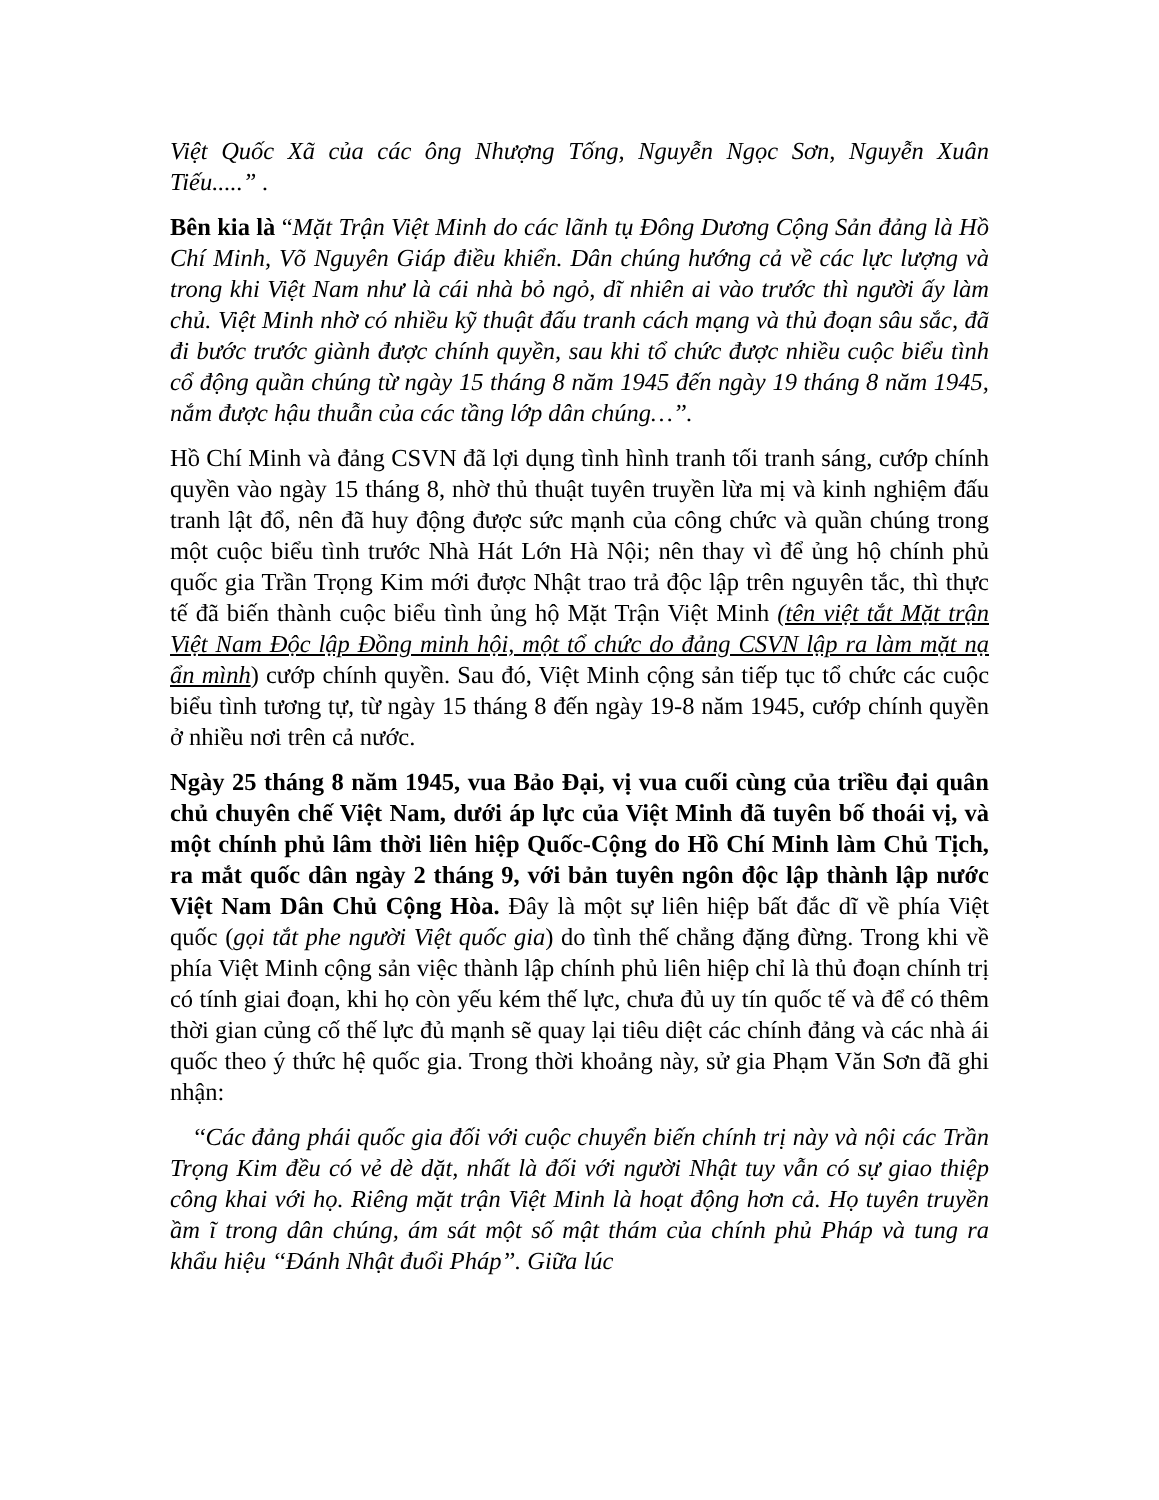Việt Quốc Xã của các ông Nhượng Tống, Nguyễn Ngọc Sơn, Nguyễn Xuân Tiếu.....” .
Bên kia là “Mặt Trận Việt Minh do các lãnh tụ Đông Dương Cộng Sản đảng là Hồ Chí Minh, Võ Nguyên Giáp điều khiển. Dân chúng hướng cả về các lực lượng và trong khi Việt Nam như là cái nhà bỏ ngỏ, dĩ nhiên ai vào trước thì người ấy làm chủ. Việt Minh nhờ có nhiều kỹ thuật đấu tranh cách mạng và thủ đoạn sâu sắc, đã đi bước trước giành được chính quyền, sau khi tổ chức được nhiều cuộc biểu tình cổ động quần chúng từ ngày 15 tháng 8 năm 1945 đến ngày 19 tháng 8 năm 1945, nắm được hậu thuẫn của các tầng lớp dân chúng…’’.
Hồ Chí Minh và đảng CSVN đã lợi dụng tình hình tranh tối tranh sáng, cướp chính quyền vào ngày 15 tháng 8, nhờ thủ thuật tuyên truyền lừa mị và kinh nghiệm đấu tranh lật đổ, nên đã huy động được sức mạnh của công chức và quần chúng trong một cuộc biểu tình trước Nhà Hát Lớn Hà Nội; nên thay vì để ủng hộ chính phủ quốc gia Trần Trọng Kim mới được Nhật trao trả độc lập trên nguyên tắc, thì thực tế đã biến thành cuộc biểu tình ủng hộ Mặt Trận Việt Minh (tên việt tắt Mặt trận Việt Nam Độc lập Đồng minh hội, một tổ chức do đảng CSVN lập ra làm mặt nạ ẩn mình) cướp chính quyền. Sau đó, Việt Minh cộng sản tiếp tục tổ chức các cuộc biểu tình tương tự, từ ngày 15 tháng 8 đến ngày 19-8 năm 1945, cướp chính quyền ở nhiều nơi trên cả nước.
Ngày 25 tháng 8 năm 1945, vua Bảo Đại, vị vua cuối cùng của triều đại quân chủ chuyên chế Việt Nam, dưới áp lực của Việt Minh đã tuyên bố thoái vị, và một chính phủ lâm thời liên hiệp Quốc-Cộng do Hồ Chí Minh làm Chủ Tịch, ra mắt quốc dân ngày 2 tháng 9, với bản tuyên ngôn độc lập thành lập nước Việt Nam Dân Chủ Cộng Hòa. Đây là một sự liên hiệp bất đắc dĩ về phía Việt quốc (gọi tắt phe người Việt quốc gia) do tình thế chẳng đặng đừng. Trong khi về phía Việt Minh cộng sản việc thành lập chính phủ liên hiệp chỉ là thủ đoạn chính trị có tính giai đoạn, khi họ còn yếu kém thế lực, chưa đủ uy tín quốc tế và để có thêm thời gian củng cố thế lực đủ mạnh sẽ quay lại tiêu diệt các chính đảng và các nhà ái quốc theo ý thức hệ quốc gia. Trong thời khoảng này, sử gia Phạm Văn Sơn đã ghi nhận:
‘‘Các đảng phái quốc gia đối với cuộc chuyển biến chính trị này và nội các Trần Trọng Kim đều có vẻ dè dặt, nhất là đối với người Nhật tuy vẫn có sự giao thiệp công khai với họ. Riêng mặt trận Việt Minh là hoạt động hơn cả. Họ tuyên truyền ầm ĩ trong dân chúng, ám sát một số mật thám của chính phủ Pháp và tung ra khẩu hiệu ‘‘Đánh Nhật đuổi Pháp’’. Giữa lúc